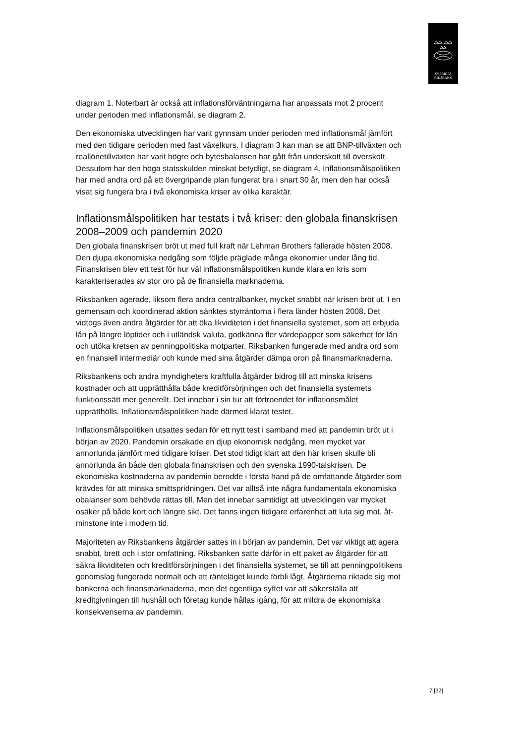SVERIGES
RIKSBANK
diagram 1. Noterbart är också att inflationsförväntningarna har anpassats mot 2 procent under perioden med inflationsmål, se diagram 2.
Den ekonomiska utvecklingen har varit gynnsam under perioden med inflations­mål jämfört med den tidigare perioden med fast växelkurs. I diagram 3 kan man se att BNP-tillväxten och reallönetillväxten har varit högre och bytesbalansen har gått från underskott till överskott. Dessutom har den höga statsskulden minskat betydligt, se diagram 4. Inflationsmålspolitiken har med andra ord på ett övergri­pande plan fungerat bra i snart 30 år, men den har också visat sig fungera bra i två ekonomiska kriser av olika karaktär.
Inflationsmålspolitiken har testats i två kriser: den globala finan­skrisen 2008–2009 och pandemin 2020
Den globala finanskrisen bröt ut med full kraft när Lehman Brothers fallerade hös­ten 2008. Den djupa ekonomiska nedgång som följde präglade många ekonomier under lång tid. Finanskrisen blev ett test för hur väl inflationsmålspolitiken kunde klara en kris som karakteriserades av stor oro på de finansiella marknaderna.
Riksbanken agerade, liksom flera andra centralbanker, mycket snabbt när krisen bröt ut. I en gemensam och koordinerad aktion sänktes styrräntorna i flera länder hösten 2008. Det vidtogs även andra åtgärder för att öka likviditeten i det finansi­ella systemet, som att erbjuda lån på längre löptider och i utländsk valuta, god­känna fler värdepapper som säkerhet för lån och utöka kretsen av penningpoli­tiska motparter. Riksbanken fungerade med andra ord som en finansiell interme­diär och kunde med sina åtgärder dämpa oron på finansmarknaderna.
Riksbankens och andra myndigheters kraftfulla åtgärder bidrog till att minska kri­sens kostnader och att upprätthålla både kreditförsörjningen och det finansiella systemets funktionssätt mer generellt. Det innebar i sin tur att förtroendet för in­flationsmålet upprätthölls. Inflationsmålspolitiken hade därmed klarat testet.
Inflationsmålspolitiken utsattes sedan för ett nytt test i samband med att pande­min bröt ut i början av 2020. Pandemin orsakade en djup ekonomisk nedgång, men mycket var annorlunda jämfört med tidigare kriser. Det stod tidigt klart att den här krisen skulle bli annorlunda än både den globala finanskrisen och den svenska 1990-talskrisen. De ekonomiska kostnaderna av pandemin berodde i första hand på de omfattande åtgärder som krävdes för att minska smittsprid­ningen. Det var alltså inte några fundamentala ekonomiska obalanser som be­hövde rättas till. Men det innebar samtidigt att utvecklingen var mycket osäker på både kort och längre sikt. Det fanns ingen tidigare erfarenhet att luta sig mot, åt­minstone inte i modern tid.
Majoriteten av Riksbankens åtgärder sattes in i början av pandemin. Det var vik­tigt att agera snabbt, brett och i stor omfattning. Riksbanken satte därför in ett paket av åtgärder för att säkra likviditeten och kreditförsörjningen i det finansiella systemet, se till att penningpolitikens genomslag fungerade normalt och att ränte­läget kunde förbli lågt. Åtgärderna riktade sig mot bankerna och finansmark­naderna, men det egentliga syftet var att säkerställa att kreditgivningen till hushåll och företag kunde hållas igång, för att mildra de ekonomiska konsekvenserna av pandemin.
7 [32]